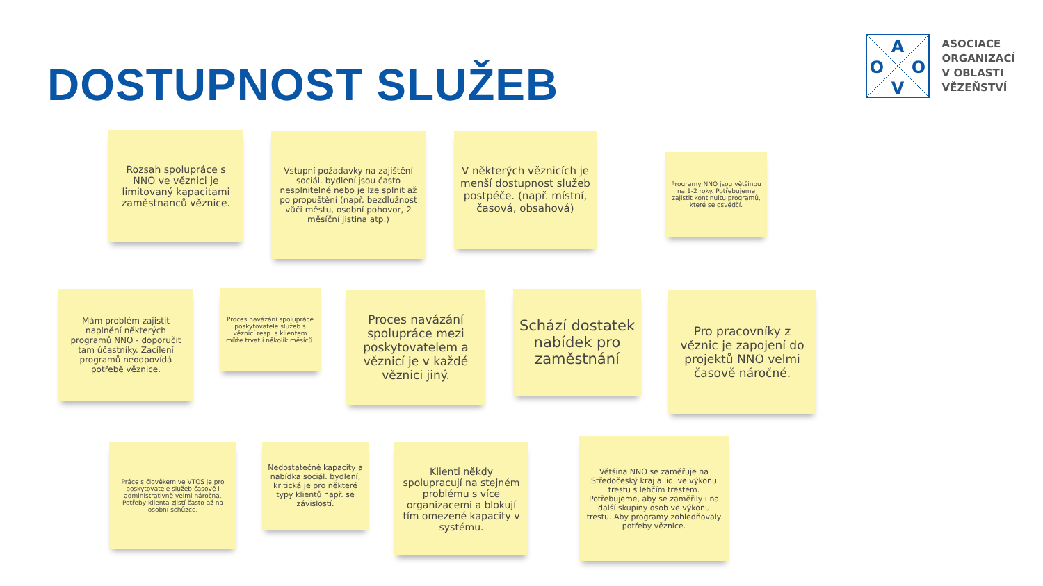DOSTUPNOST SLUŽEB
A
O
O
V
ASOCIACE
ORGANIZACÍ
V OBLASTI
VĚZEŇSTVÍ
Rozsah spolupráce s NNO ve věznici je limitovaný kapacitami zaměstnanců věznice.
Vstupní požadavky na zajištění sociál. bydlení jsou často nesplnitelné nebo je lze splnit až po propuštění (např. bezdlužnost vůči městu, osobní pohovor, 2 měsíční jistina atp.)
V některých věznicích je menší dostupnost služeb postpéče. (např. místní, časová, obsahová)
Programy NNO jsou většinou na 1-2 roky. Potřebujeme zajistit kontinuitu programů, které se osvědčí.
Mám problém zajistit naplnění některých programů NNO - doporučit tam účastníky. Zacílení programů neodpovídá potřebě věznice.
Proces navázání spolupráce poskytovatele služeb s věznicí resp. s klientem může trvat i několik měsíců.
Proces navázání spolupráce mezi poskytovatelem a věznicí je v každé věznici jiný.
Schází dostatek nabídek pro zaměstnání
Pro pracovníky z věznic je zapojení do projektů NNO velmi časově náročné.
Práce s člověkem ve VTOS je pro poskytovatele služeb časově i administrativně velmi náročná. Potřeby klienta zjistí často až na osobní schůzce.
Nedostatečné kapacity a nabídka sociál. bydlení, kritická je pro některé typy klientů např. se závislostí.
Klienti někdy spolupracují na stejném problému s více organizacemi a blokují tím omezené kapacity v systému.
Většina NNO se zaměřuje na Středočeský kraj a lidi ve výkonu trestu s lehčím trestem. Potřebujeme, aby se zaměřily i na další skupiny osob ve výkonu trestu. Aby programy zohledňovaly potřeby věznice.